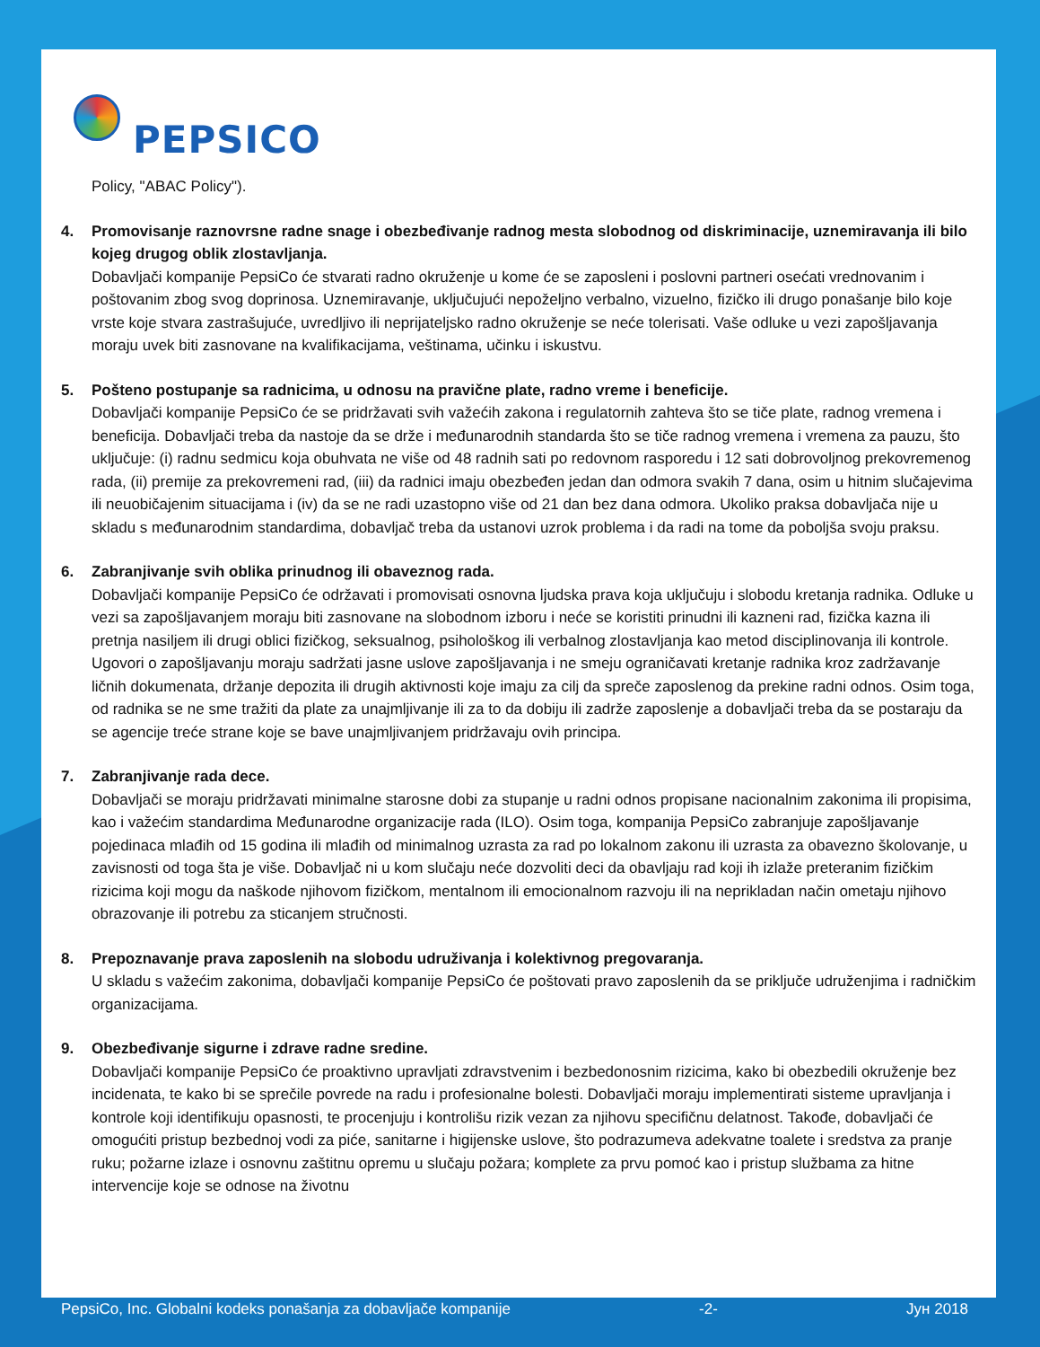PEPSICO
Policy, "ABAC Policy").
4. Promovisanje raznovrsne radne snage i obezbeđivanje radnog mesta slobodnog od diskriminacije, uznemiravanja ili bilo kojeg drugog oblik zlostavljanja.
Dobavljači kompanije PepsiCo će stvarati radno okruženje u kome će se zaposleni i poslovni partneri osećati vrednovanim i poštovanim zbog svog doprinosa. Uznemiravanje, uključujući nepoželjno verbalno, vizuelno, fizičko ili drugo ponašanje bilo koje vrste koje stvara zastrašujuće, uvredljivo ili neprijateljsko radno okruženje se neće tolerisati. Vaše odluke u vezi zapošljavanja moraju uvek biti zasnovane na kvalifikacijama, veštinama, učinku i iskustvu.
5. Pošteno postupanje sa radnicima, u odnosu na pravične plate, radno vreme i beneficije.
Dobavljači kompanije PepsiCo će se pridržavati svih važećih zakona i regulatornih zahteva što se tiče plate, radnog vremena i beneficija. Dobavljači treba da nastoje da se drže i međunarodnih standarda što se tiče radnog vremena i vremena za pauzu, što uključuje: (i) radnu sedmicu koja obuhvata ne više od 48 radnih sati po redovnom rasporedu i 12 sati dobrovoljnog prekovremenog rada, (ii) premije za prekovremeni rad, (iii) da radnici imaju obezbeđen jedan dan odmora svakih 7 dana, osim u hitnim slučajevima ili neuobičajenim situacijama i (iv) da se ne radi uzastopno više od 21 dan bez dana odmora. Ukoliko praksa dobavljača nije u skladu s međunarodnim standardima, dobavljač treba da ustanovi uzrok problema i da radi na tome da poboljša svoju praksu.
6. Zabranjivanje svih oblika prinudnog ili obaveznog rada.
Dobavljači kompanije PepsiCo će održavati i promovisati osnovna ljudska prava koja uključuju i slobodu kretanja radnika. Odluke u vezi sa zapošljavanjem moraju biti zasnovane na slobodnom izboru i neće se koristiti prinudni ili kazneni rad, fizička kazna ili pretnja nasiljem ili drugi oblici fizičkog, seksualnog, psihološkog ili verbalnog zlostavljanja kao metod disciplinovanja ili kontrole. Ugovori o zapošljavanju moraju sadržati jasne uslove zapošljavanja i ne smeju ograničavati kretanje radnika kroz zadržavanje ličnih dokumenata, držanje depozita ili drugih aktivnosti koje imaju za cilj da spreče zaposlenog da prekine radni odnos. Osim toga, od radnika se ne sme tražiti da plate za unajmljivanje ili za to da dobiju ili zadrže zaposlenje a dobavljači treba da se postaraju da se agencije treće strane koje se bave unajmljivanjem pridržavaju ovih principa.
7. Zabranjivanje rada dece.
Dobavljači se moraju pridržavati minimalne starosne dobi za stupanje u radni odnos propisane nacionalnim zakonima ili propisima, kao i važećim standardima Međunarodne organizacije rada (ILO). Osim toga, kompanija PepsiCo zabranjuje zapošljavanje pojedinaca mlađih od 15 godina ili mlađih od minimalnog uzrasta za rad po lokalnom zakonu ili uzrasta za obavezno školovanje, u zavisnosti od toga šta je više. Dobavljač ni u kom slučaju neće dozvoliti deci da obavljaju rad koji ih izlaže preteranim fizičkim rizicima koji mogu da naškode njihovom fizičkom, mentalnom ili emocionalnom razvoju ili na neprikladan način ometaju njihovo obrazovanje ili potrebu za sticanjem stručnosti.
8. Prepoznavanje prava zaposlenih na slobodu udruživanja i kolektivnog pregovaranja.
U skladu s važećim zakonima, dobavljači kompanije PepsiCo će poštovati pravo zaposlenih da se priključe udruženjima i radničkim organizacijama.
9. Obezbeđivanje sigurne i zdrave radne sredine.
Dobavljači kompanije PepsiCo će proaktivno upravljati zdravstvenim i bezbedonosnim rizicima, kako bi obezbedili okruženje bez incidenata, te kako bi se sprečile povrede na radu i profesionalne bolesti. Dobavljači moraju implementirati sisteme upravljanja i kontrole koji identifikuju opasnosti, te procenjuju i kontrolišu rizik vezan za njihovu specifičnu delatnost. Takođe, dobavljači će omogućiti pristup bezbednoj vodi za piće, sanitarne i higijenske uslove, što podrazumeva adekvatne toalete i sredstva za pranje ruku; požarne izlaze i osnovnu zaštitnu opremu u slučaju požara; komplete za prvu pomoć kao i pristup službama za hitne intervencije koje se odnose na životnu
PepsiCo, Inc. Globalni kodeks ponašanja za dobavljače kompanije -2- Јун 2018